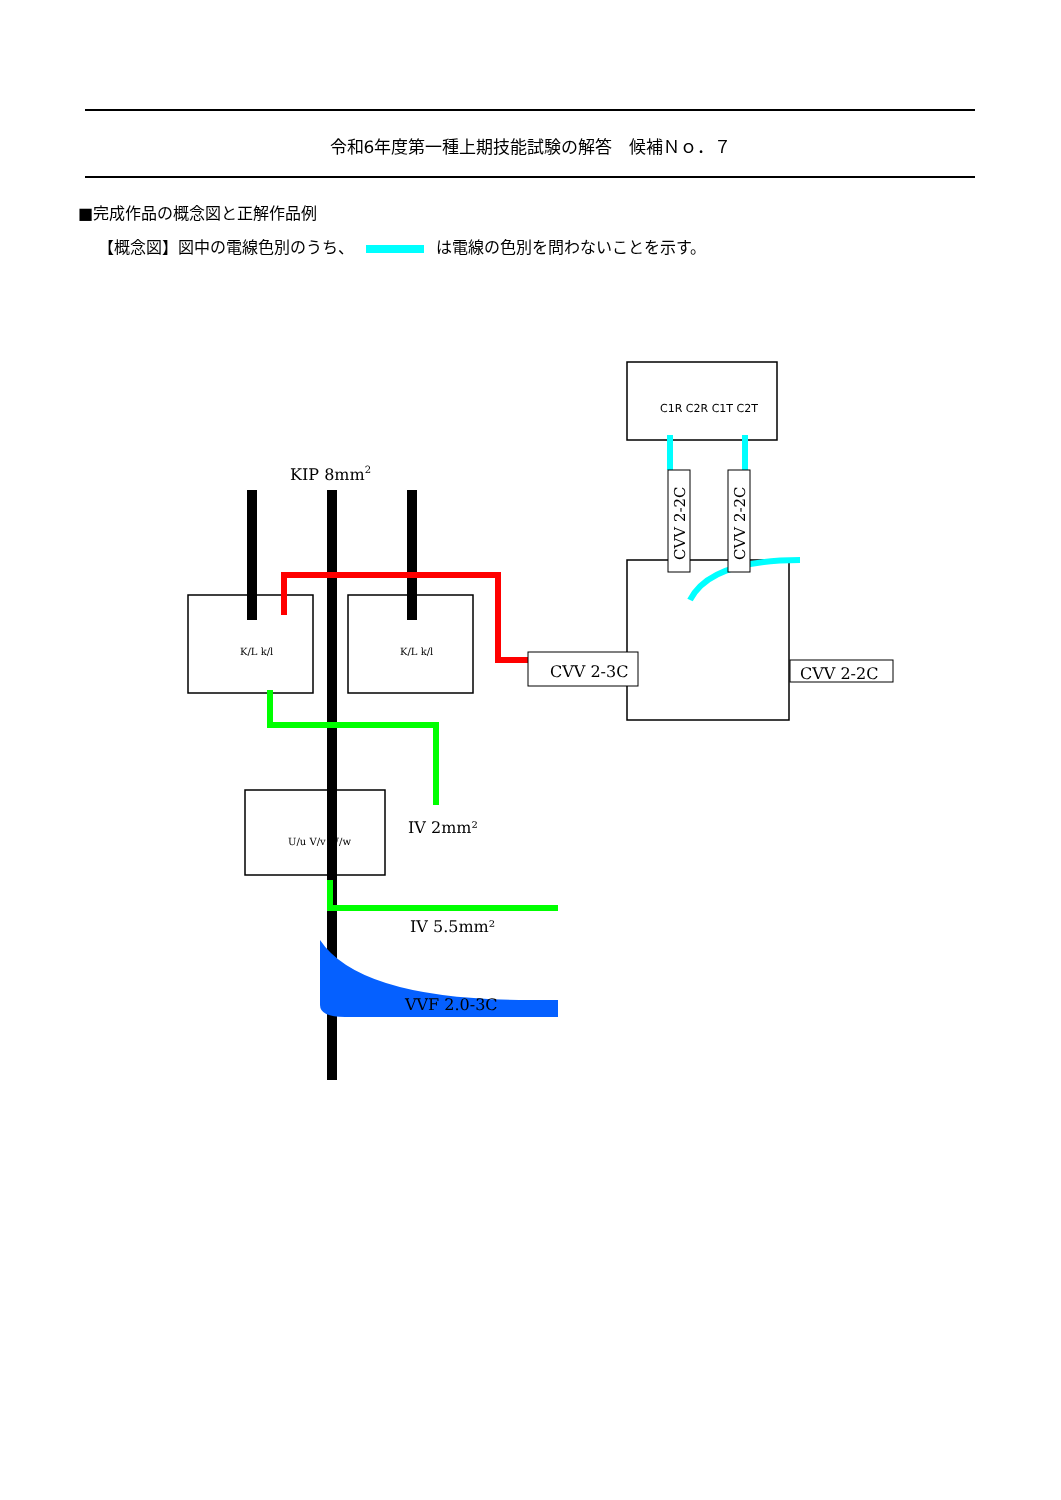令和6年度第一種上期技能試験の解答　候補Ｎｏ．７
■完成作品の概念図と正解作品例
【概念図】図中の電線色別のうち、 は電線の色別を問わないことを示す。
KIP 8mm2
CVV 2-3C
CVV 2-2C
CVV 2-2C
CVV 2-2C
C1R C2R C1T C2T
K/L k/l
K/L k/l
U/u V/v W/w
IV 2mm²
IV 5.5mm²
VVF 2.0-3C